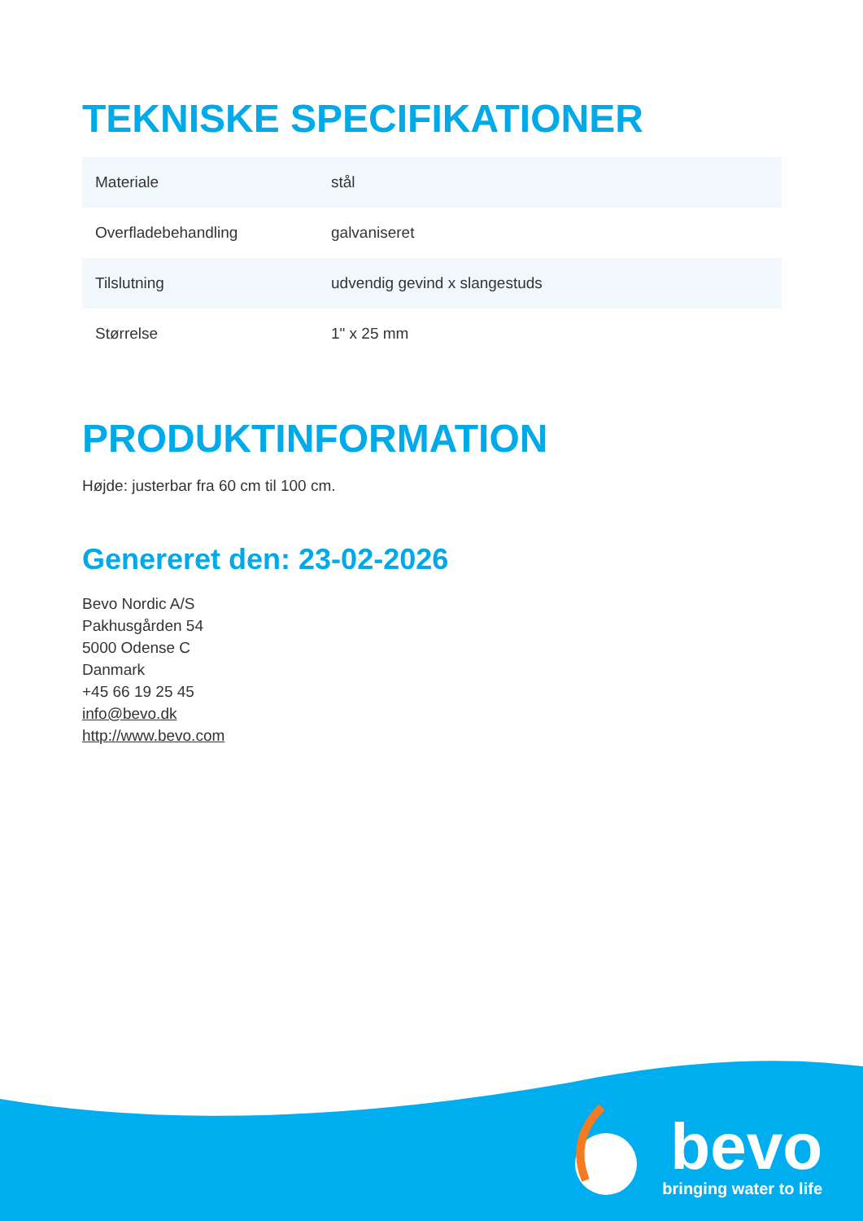TEKNISKE SPECIFIKATIONER
| Materiale | stål |
| Overfladebehandling | galvaniseret |
| Tilslutning | udvendig gevind x slangestuds |
| Størrelse | 1" x 25 mm |
PRODUKTINFORMATION
Højde: justerbar fra 60 cm til 100 cm.
Genereret den: 23-02-2026
Bevo Nordic A/S
Pakhusgården 54
5000 Odense C
Danmark
+45 66 19 25 45
info@bevo.dk
http://www.bevo.com
bevo
bringing water to life